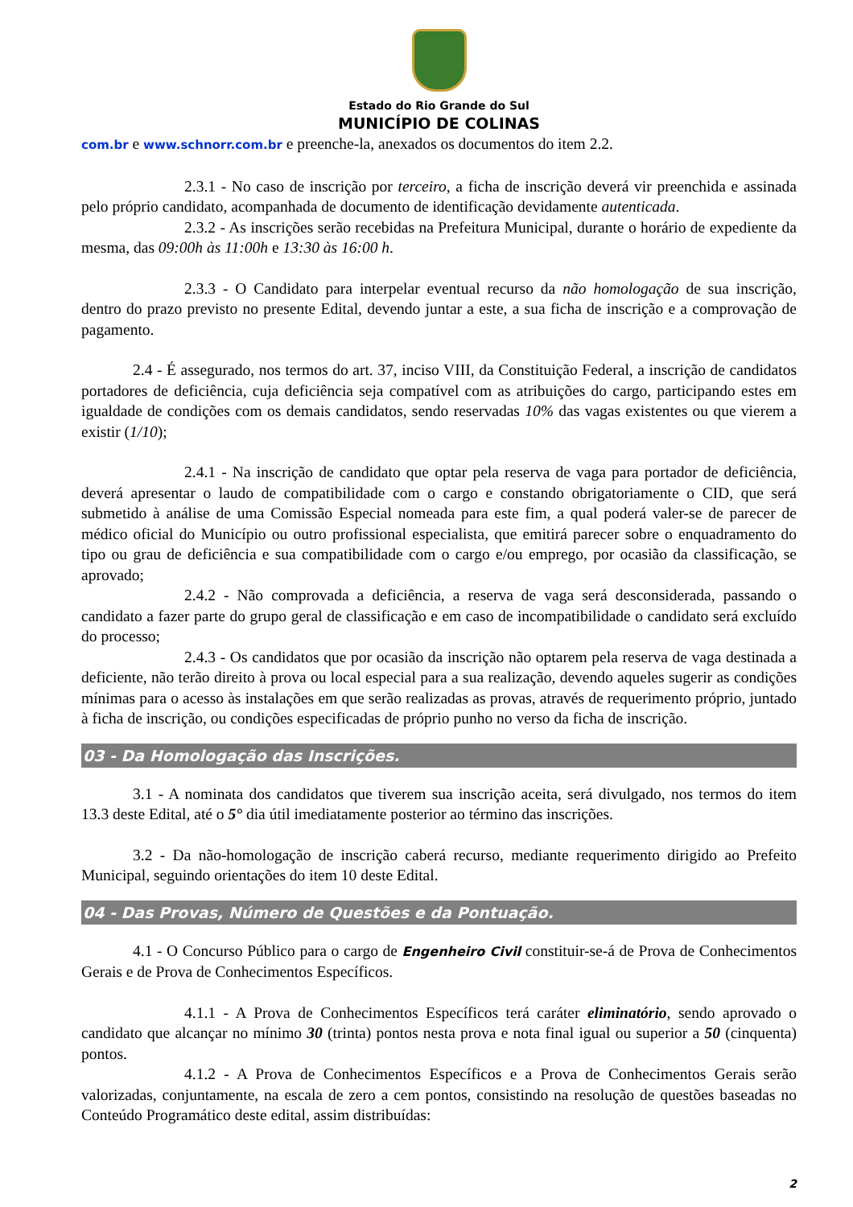Estado do Rio Grande do Sul
MUNICÍPIO DE COLINAS
com.br e www.schnorr.com.br e preenche-la, anexados os documentos do item 2.2.
2.3.1 - No caso de inscrição por terceiro, a ficha de inscrição deverá vir preenchida e assinada pelo próprio candidato, acompanhada de documento de identificação devidamente autenticada.
2.3.2 - As inscrições serão recebidas na Prefeitura Municipal, durante o horário de expediente da mesma, das 09:00h às 11:00h e 13:30 às 16:00 h.
2.3.3 - O Candidato para interpelar eventual recurso da não homologação de sua inscrição, dentro do prazo previsto no presente Edital, devendo juntar a este, a sua ficha de inscrição e a comprovação de pagamento.
2.4 - É assegurado, nos termos do art. 37, inciso VIII, da Constituição Federal, a inscrição de candidatos portadores de deficiência, cuja deficiência seja compatível com as atribuições do cargo, participando estes em igualdade de condições com os demais candidatos, sendo reservadas 10% das vagas existentes ou que vierem a existir (1/10);
2.4.1 - Na inscrição de candidato que optar pela reserva de vaga para portador de deficiência, deverá apresentar o laudo de compatibilidade com o cargo e constando obrigatoriamente o CID, que será submetido à análise de uma Comissão Especial nomeada para este fim, a qual poderá valer-se de parecer de médico oficial do Município ou outro profissional especialista, que emitirá parecer sobre o enquadramento do tipo ou grau de deficiência e sua compatibilidade com o cargo e/ou emprego, por ocasião da classificação, se aprovado;
2.4.2 - Não comprovada a deficiência, a reserva de vaga será desconsiderada, passando o candidato a fazer parte do grupo geral de classificação e em caso de incompatibilidade o candidato será excluído do processo;
2.4.3 - Os candidatos que por ocasião da inscrição não optarem pela reserva de vaga destinada a deficiente, não terão direito à prova ou local especial para a sua realização, devendo aqueles sugerir as condições mínimas para o acesso às instalações em que serão realizadas as provas, através de requerimento próprio, juntado à ficha de inscrição, ou condições especificadas de próprio punho no verso da ficha de inscrição.
03 - Da Homologação das Inscrições.
3.1 - A nominata dos candidatos que tiverem sua inscrição aceita, será divulgado, nos termos do item 13.3 deste Edital, até o 5° dia útil imediatamente posterior ao término das inscrições.
3.2 - Da não-homologação de inscrição caberá recurso, mediante requerimento dirigido ao Prefeito Municipal, seguindo orientações do item 10 deste Edital.
04 - Das Provas, Número de Questões e da Pontuação.
4.1 - O Concurso Público para o cargo de Engenheiro Civil constituir-se-á de Prova de Conhecimentos Gerais e de Prova de Conhecimentos Específicos.
4.1.1 - A Prova de Conhecimentos Específicos terá caráter eliminatório, sendo aprovado o candidato que alcançar no mínimo 30 (trinta) pontos nesta prova e nota final igual ou superior a 50 (cinquenta) pontos.
4.1.2 - A Prova de Conhecimentos Específicos e a Prova de Conhecimentos Gerais serão valorizadas, conjuntamente, na escala de zero a cem pontos, consistindo na resolução de questões baseadas no Conteúdo Programático deste edital, assim distribuídas:
2